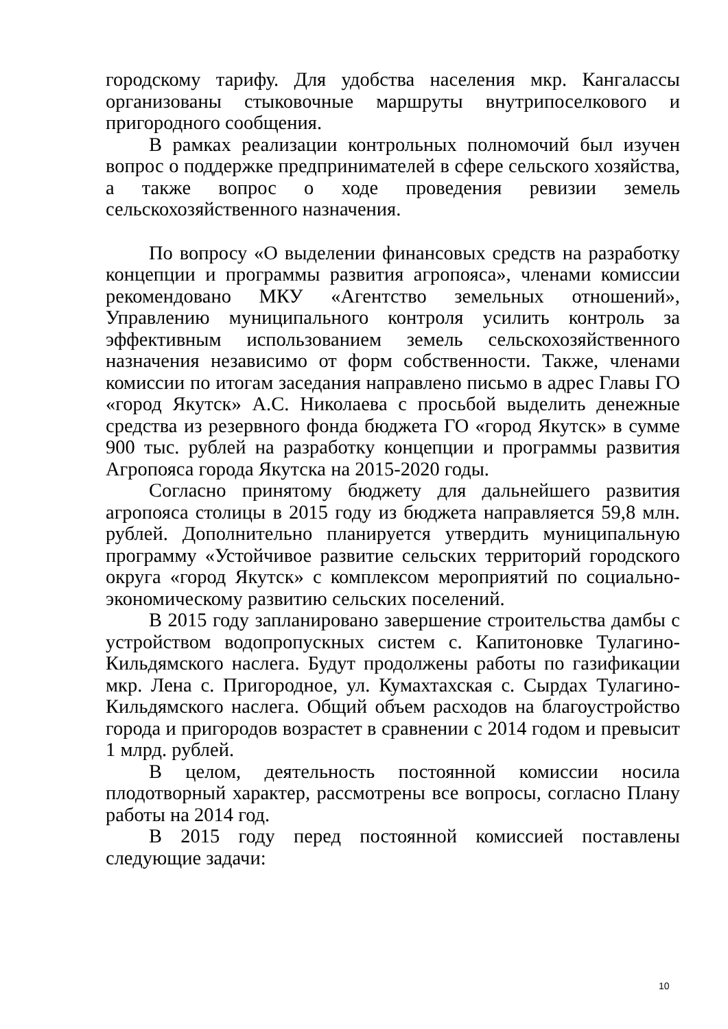городскому тарифу. Для удобства населения мкр. Кангалассы организованы стыковочные маршруты внутрипоселкового и пригородного сообщения.
В рамках реализации контрольных полномочий был изучен вопрос о поддержке предпринимателей в сфере сельского хозяйства, а также вопрос о ходе проведения ревизии земель сельскохозяйственного назначения.
По вопросу «О выделении финансовых средств на разработку концепции и программы развития агропояса», членами комиссии рекомендовано МКУ «Агентство земельных отношений», Управлению муниципального контроля усилить контроль за эффективным использованием земель сельскохозяйственного назначения независимо от форм собственности. Также, членами комиссии по итогам заседания направлено письмо в адрес Главы ГО «город Якутск» А.С. Николаева с просьбой выделить денежные средства из резервного фонда бюджета ГО «город Якутск» в сумме 900 тыс. рублей на разработку концепции и программы развития Агропояса города Якутска на 2015-2020 годы.
Согласно принятому бюджету для дальнейшего развития агропояса столицы в 2015 году из бюджета направляется 59,8 млн. рублей. Дополнительно планируется утвердить муниципальную программу «Устойчивое развитие сельских территорий городского округа «город Якутск» с комплексом мероприятий по социально-экономическому развитию сельских поселений.
В 2015 году запланировано завершение строительства дамбы с устройством водопропускных систем с. Капитоновке Тулагино-Кильдямского наслега. Будут продолжены работы по газификации мкр. Лена с. Пригородное, ул. Кумахтахская с. Сырдах Тулагино-Кильдямского наслега. Общий объем расходов на благоустройство города и пригородов возрастет в сравнении с 2014 годом и превысит 1 млрд. рублей.
В целом, деятельность постоянной комиссии носила плодотворный характер, рассмотрены все вопросы, согласно Плану работы на 2014 год.
В 2015 году перед постоянной комиссией поставлены следующие задачи:
10